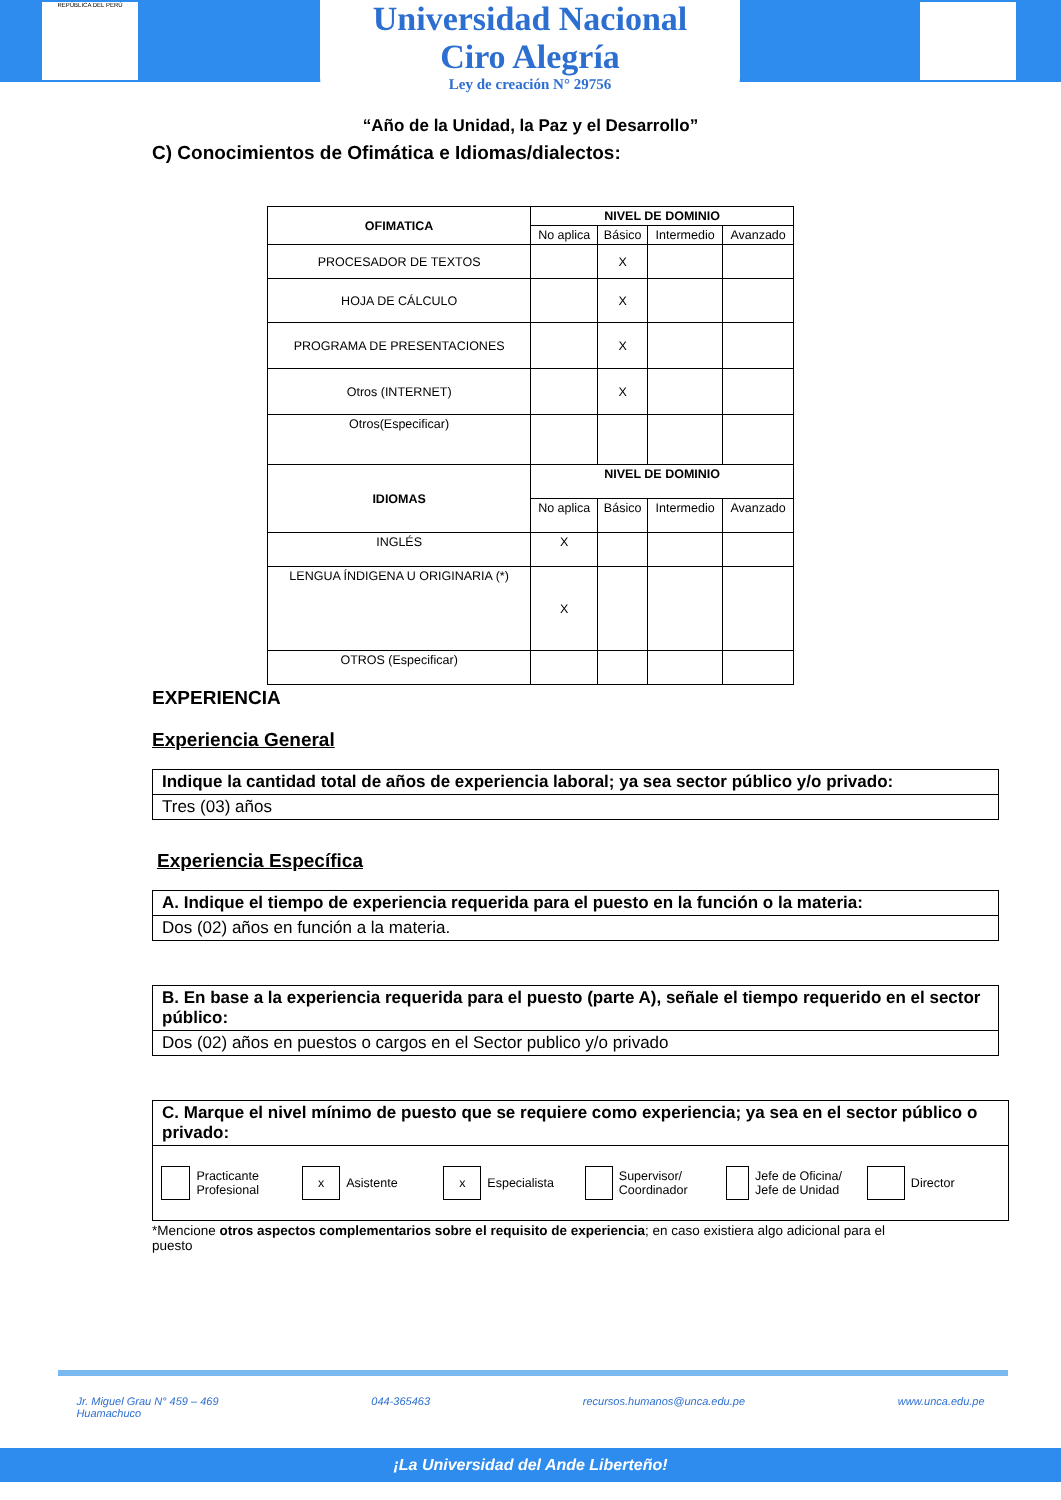REPÚBLICA DEL PERÚ
Universidad Nacional
Ciro Alegría
Ley de creación N° 29756
“Año de la Unidad, la Paz y el Desarrollo”
C) Conocimientos de Ofimática e Idiomas/dialectos:
| OFIMATICA | NIVEL DE DOMINIO | | | |
| --- | --- | --- | --- | --- |
| | No aplica | Básico | Intermedio | Avanzado |
| PROCESADOR DE TEXTOS | | X | | |
| HOJA DE CÁLCULO | | X | | |
| PROGRAMA DE PRESENTACIONES | | X | | |
| Otros (INTERNET) | | X | | |
| Otros(Especificar) | | | | |
| IDIOMAS | NIVEL DE DOMINIO | | | |
| | No aplica | Básico | Intermedio | Avanzado |
| INGLÉS | X | | | |
| LENGUA ÍNDIGENA U ORIGINARIA (*) | X | | | |
| OTROS (Especificar) | | | | |
EXPERIENCIA
Experiencia General
Indique la cantidad total de años de experiencia laboral; ya sea sector público y/o privado:
Tres (03) años
Experiencia Específica
A. Indique el tiempo de experiencia requerida para el puesto en la función o la materia:
Dos (02) años en función a la materia.
B. En base a la experiencia requerida para el puesto (parte A), señale el tiempo requerido en el sector público:
Dos (02) años en puestos o cargos en el Sector publico y/o privado
C. Marque el nivel mínimo de puesto que se requiere como experiencia; ya sea en el sector público o privado:
Practicante Profesional
x Asistente
x Especialista
Supervisor/ Coordinador
Jefe de Oficina/ Jefe de Unidad
Director
*Mencione otros aspectos complementarios sobre el requisito de experiencia; en caso existiera algo adicional para el puesto
Jr. Miguel Grau N° 459 – 469
Huamachuco 044-365463 recursos.humanos@unca.edu.pe www.unca.edu.pe
¡La Universidad del Ande Liberteño!